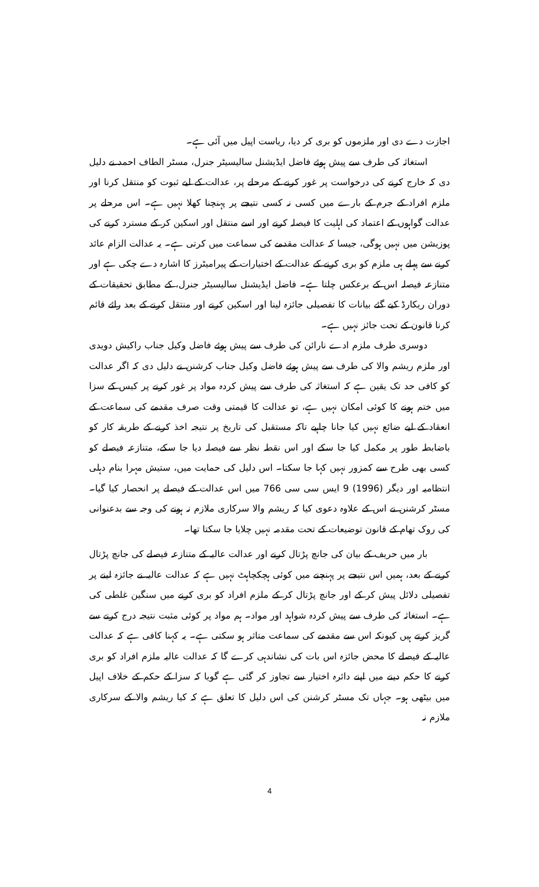اجازت دے دی اور ملزموں کو بری کر دیا، ریاست اپیل میں آئی ہے۔
استغاثہ کی طرف سے پیش ہوئے فاضل ایڈیشنل سالیسیٹر جنرل، مسٹر الطاف احمد نے دلیل دی کہ خارج کرنے کی درخواست پر غور کرنے کے مرحلے پر، عدالت کے لیے ثبوت کو منتقل کرنا اور ملزم افراد کے جرم کے بارے میں کسی نہ کسی نتیجے پر پہنچنا کھلا نہیں ہے۔ اس مرحلے پر عدالت گواہوں کے اعتماد کی اہلیت کا فیصلہ کرنے اور اسے منتقل اور اسکین کر کے مسترد کرنے کی پوزیشن میں نہیں ہوگی، جیسا کہ عدالت مقدمے کی سماعت میں کرتی ہے۔ یہ عدالت الزام عائد کرنے سے پہلے ہی ملزم کو بری کرنے کے عدالت کے اختیارات کے پیرامیٹرز کا اشارہ دے چکی ہے اور متنازعہ فیصلہ اس کے برعکس چلتا ہے۔ فاضل ایڈیشنل سالیسیٹر جنرل، کے مطابق تحقیقات کے دوران ریکارڈ کیے گئے بیانات کا تفصیلی جائزہ لینا اور اسکین کرنے اور منتقل کرنے کے بعد رائے قائم کرنا قانون کے تحت جائز نہیں ہے۔
دوسری طرف ملزم ادے نارائن کی طرف سے پیش ہوئے فاضل وکیل جناب راکیش دویدی اور ملزم ریشم والا کی طرف سے پیش ہوئے فاضل وکیل جناب کرشنن نے دلیل دی کہ اگر عدالت کو کافی حد تک یقین ہے کہ استغاثہ کی طرف سے پیش کردہ مواد پر غور کرنے پر کیس کے سزا میں ختم ہونے کا کوئی امکان نہیں ہے، تو عدالت کا قیمتی وقت صرف مقدمے کی سماعت کے انعقاد کے لیے ضائع نہیں کیا جانا چاہیے تاکہ مستقبل کی تاریخ پر نتیجہ اخذ کرنے کے طریقہ کار کو باضابطہ طور پر مکمل کیا جا سکے اور اس نقطہ نظر سے فیصلہ دیا جا سکے، متنازعہ فیصلے کو کسی بھی طرح سے کمزور نہیں کہا جا سکتا۔ اس دلیل کی حمایت میں، ستیش مہرا بنام دہلی انتظامیہ اور دیگر (1996) 9 ایس سی سی 766 میں اس عدالت کے فیصلے پر انحصار کیا گیا۔ مسٹر کرشنن نے اس کے علاوہ دعوی کیا کہ ریشم والا سرکاری ملازم نہ ہونے کی وجہ سے بدعنوانی کی روک تھام کے قانون توضیعات کے تحت مقدمہ نہیں چلایا جا سکتا تھا۔
بار میں حریف کے بیان کی جانچ پڑتال کرنے اور عدالت عالیہ کے متنازعہ فیصلے کی جانچ پڑتال کرنے کے بعد، ہمیں اس نتیجے پر پہنچنے میں کوئی ہچکچاہٹ نہیں ہے کہ عدالت عالیہ نے جائزہ لینے پر تفصیلی دلائل پیش کر کے اور جانچ پڑتال کر کے ملزم افراد کو بری کرنے میں سنگین غلطی کی ہے۔ استغاثہ کی طرف سے پیش کردہ شواہد اور مواد۔ ہم مواد پر کوئی مثبت نتیجہ درج کرنے سے گریز کرتے ہیں کیونکہ اس سے مقدمے کی سماعت متاثر ہو سکتی ہے۔ یہ کہنا کافی ہے کہ عدالت عالیہ کے فیصلے کا محض جائزہ اس بات کی نشاندہی کرے گا کہ عدالت عالیہ ملزم افراد کو بری کرنے کا حکم دینے میں اپنے دائرہ اختیار سے تجاوز کر گئی ہے گویا کہ سزا کے حکم کے خلاف اپیل میں بیٹھی ہو۔ جہاں تک مسٹر کرشنن کی اس دلیل کا تعلق ہے کہ کیا ریشم والا کے سرکاری ملازم نہ
4